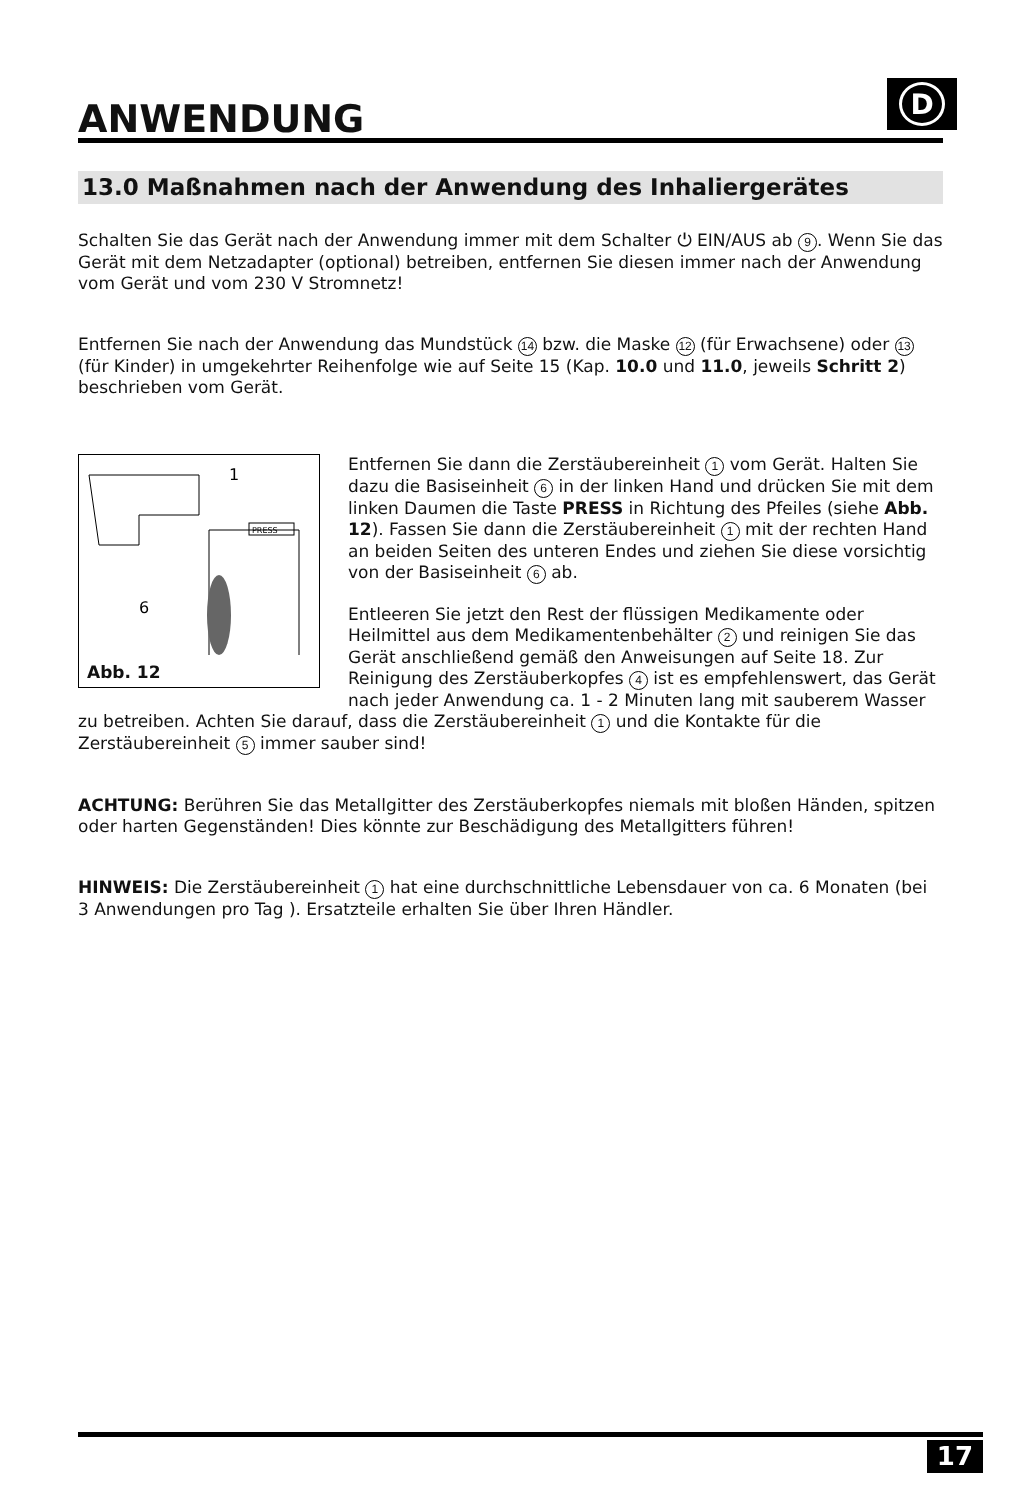ANWENDUNG
D
13.0 Maßnahmen nach der Anwendung des Inhaliergerätes
Schalten Sie das Gerät nach der Anwendung immer mit dem Schalter ⏻ EIN/AUS ab 9. Wenn Sie das Gerät mit dem Netzadapter (optional) betreiben, entfernen Sie diesen immer nach der Anwendung vom Gerät und vom 230 V Stromnetz!
Entfernen Sie nach der Anwendung das Mundstück 14 bzw. die Maske 12 (für Erwachsene) oder 13 (für Kinder) in umgekehrter Reihenfolge wie auf Seite 15 (Kap. 10.0 und 11.0, jeweils Schritt 2) beschrieben vom Gerät.
1
6
PRESS
Abb. 12
Entfernen Sie dann die Zerstäubereinheit 1 vom Gerät. Halten Sie dazu die Basiseinheit 6 in der linken Hand und drücken Sie mit dem linken Daumen die Taste PRESS in Richtung des Pfeiles (siehe Abb. 12). Fassen Sie dann die Zerstäubereinheit 1 mit der rechten Hand an beiden Seiten des unteren Endes und ziehen Sie diese vorsichtig von der Basiseinheit 6 ab.
Entleeren Sie jetzt den Rest der flüssigen Medikamente oder Heilmittel aus dem Medikamentenbehälter 2 und reinigen Sie das Gerät anschließend gemäß den Anweisungen auf Seite 18. Zur Reinigung des Zerstäuberkopfes 4 ist es empfehlenswert, das Gerät nach jeder Anwendung ca. 1 - 2 Minuten lang mit sauberem Wasser zu betreiben. Achten Sie darauf, dass die Zerstäubereinheit 1 und die Kontakte für die Zerstäubereinheit 5 immer sauber sind!
ACHTUNG: Berühren Sie das Metallgitter des Zerstäuberkopfes niemals mit bloßen Händen, spitzen oder harten Gegenständen! Dies könnte zur Beschädigung des Metallgitters führen!
HINWEIS: Die Zerstäubereinheit 1 hat eine durchschnittliche Lebensdauer von ca. 6 Monaten (bei 3 Anwendungen pro Tag ). Ersatzteile erhalten Sie über Ihren Händler.
17